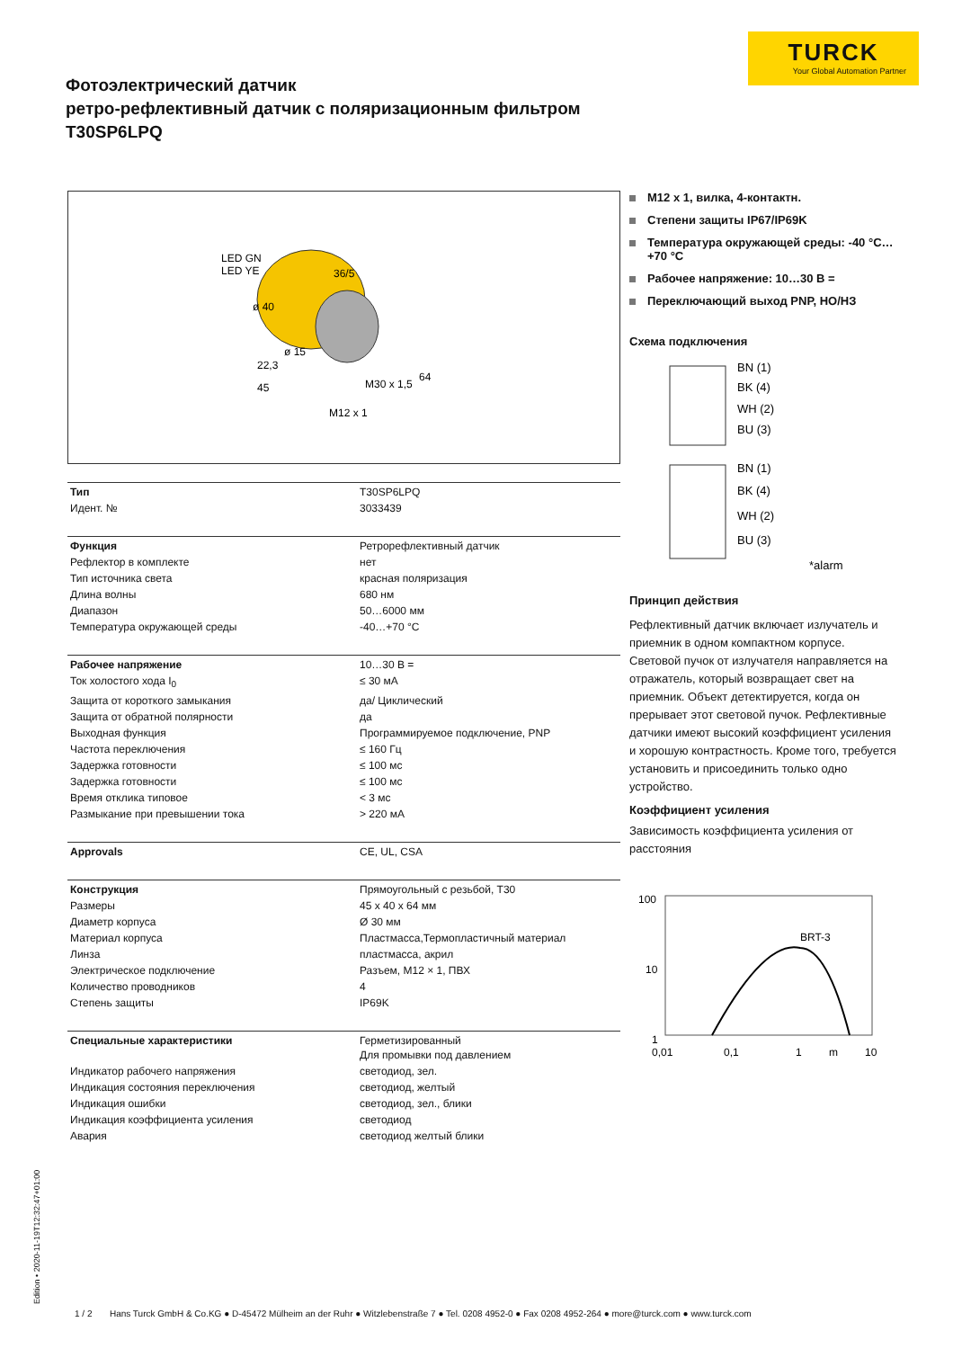TURCK
Your Global Automation Partner
Фотоэлектрический датчик
ретро-рефлективный датчик с поляризационным фильтром
T30SP6LPQ
LED GN
LED YE
36/5
ø 40
ø 15
22,3
45
64
M30 x 1,5
M12 x 1
| Тип | T30SP6LPQ |
| Идент. № | 3033439 |
| Функция | Ретрорефлективный датчик |
| Рефлектор в комплекте | нет |
| Тип источника света | красная поляризация |
| Длина волны | 680 нм |
| Диапазон | 50…6000 мм |
| Температура окружающей среды | -40…+70 °C |
| Рабочее напряжение | 10…30 В = |
| Ток холостого хода I<sub>0</sub> | ≤ 30 мА |
| Защита от короткого замыкания | да/ Циклический |
| Защита от обратной полярности | да |
| Выходная функция | Программируемое подключение, PNP |
| Частота переключения | ≤ 160 Гц |
| Задержка готовности | ≤ 100 мс |
| Задержка готовности | ≤ 100 мс |
| Время отклика типовое | < 3 мс |
| Размыкание при превышении тока | > 220 мА |
| Approvals | CE, UL, CSA |
| Конструкция | Прямоугольный с резьбой, T30 |
| Размеры | 45 x 40 x 64 мм |
| Диаметр корпуса | Ø 30 мм |
| Материал корпуса | Пластмасса,Термопластичный материал |
| Линза | пластмасса, акрил |
| Электрическое подключение | Разъем, M12 × 1, ПВХ |
| Количество проводников | 4 |
| Степень защиты | IP69K |
| Специальные характеристики | Герметизированный Для промывки под давлением |
| Индикатор рабочего напряжения | светодиод, зел. |
| Индикация состояния переключения | светодиод, желтый |
| Индикация ошибки | светодиод, зел., блики |
| Индикация коэффициента усиления | светодиод |
| Авария | светодиод желтый блики |
M12 x 1, вилка, 4-контактн.
Степени защиты IP67/IP69K
Температура окружающей среды: -40 °C…+70 °C
Рабочее напряжение: 10…30 В =
Переключающий выход PNP, НО/НЗ
Схема подключения
BN (1)
BK (4)
WH (2)
BU (3)
+
BN (1)
BK (4)
WH (2)
BU (3)
*alarm
Принцип действия
Рефлективный датчик включает излучатель и приемник в одном компактном корпусе. Световой пучок от излучателя направляется на отражатель, который возвращает свет на приемник. Объект детектируется, когда он прерывает этот световой пучок. Рефлективные датчики имеют высокий коэффициент усиления и хорошую контрастность. Кроме того, требуется установить и присоединить только одно устройство.
Коэффициент усиления
Зависимость коэффициента усиления от расстояния
100
10
1
BRT-3
0,01
0,1
1
m
10
Edition • 2020-11-19T12:32:47+01:00
1 / 2 Hans Turck GmbH & Co.KG ● D-45472 Mülheim an der Ruhr ● Witzlebenstraße 7 ● Tel. 0208 4952-0 ● Fax 0208 4952-264 ● more@turck.com ● www.turck.com